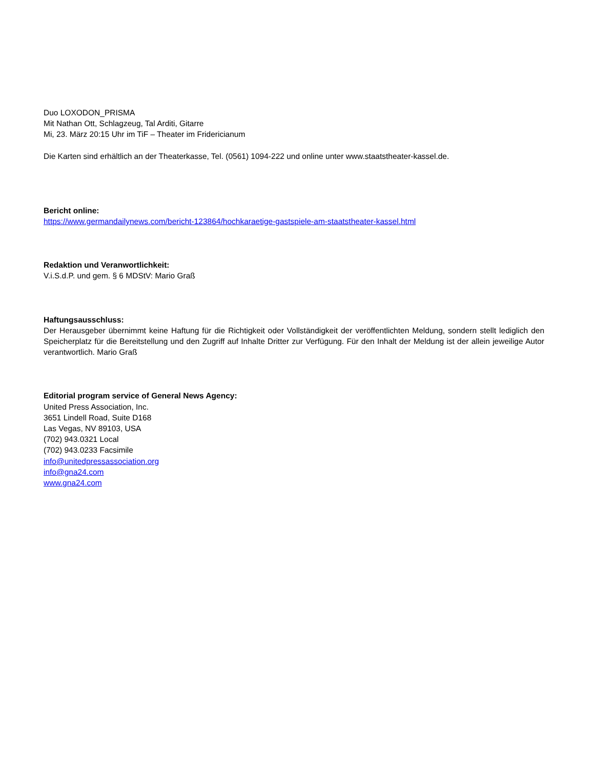Duo LOXODON_PRISMA
Mit Nathan Ott, Schlagzeug, Tal Arditi, Gitarre
Mi, 23. März 20:15 Uhr im TiF – Theater im Fridericianum
Die Karten sind erhältlich an der Theaterkasse, Tel. (0561) 1094-222 und online unter www.staatstheater-kassel.de.
Bericht online:
https://www.germandailynews.com/bericht-123864/hochkaraetige-gastspiele-am-staatstheater-kassel.html
Redaktion und Veranwortlichkeit:
V.i.S.d.P. und gem. § 6 MDStV: Mario Graß
Haftungsausschluss:
Der Herausgeber übernimmt keine Haftung für die Richtigkeit oder Vollständigkeit der veröffentlichten Meldung, sondern stellt lediglich den Speicherplatz für die Bereitstellung und den Zugriff auf Inhalte Dritter zur Verfügung. Für den Inhalt der Meldung ist der allein jeweilige Autor verantwortlich. Mario Graß
Editorial program service of General News Agency:
United Press Association, Inc.
3651 Lindell Road, Suite D168
Las Vegas, NV 89103, USA
(702) 943.0321 Local
(702) 943.0233 Facsimile
info@unitedpressassociation.org
info@gna24.com
www.gna24.com